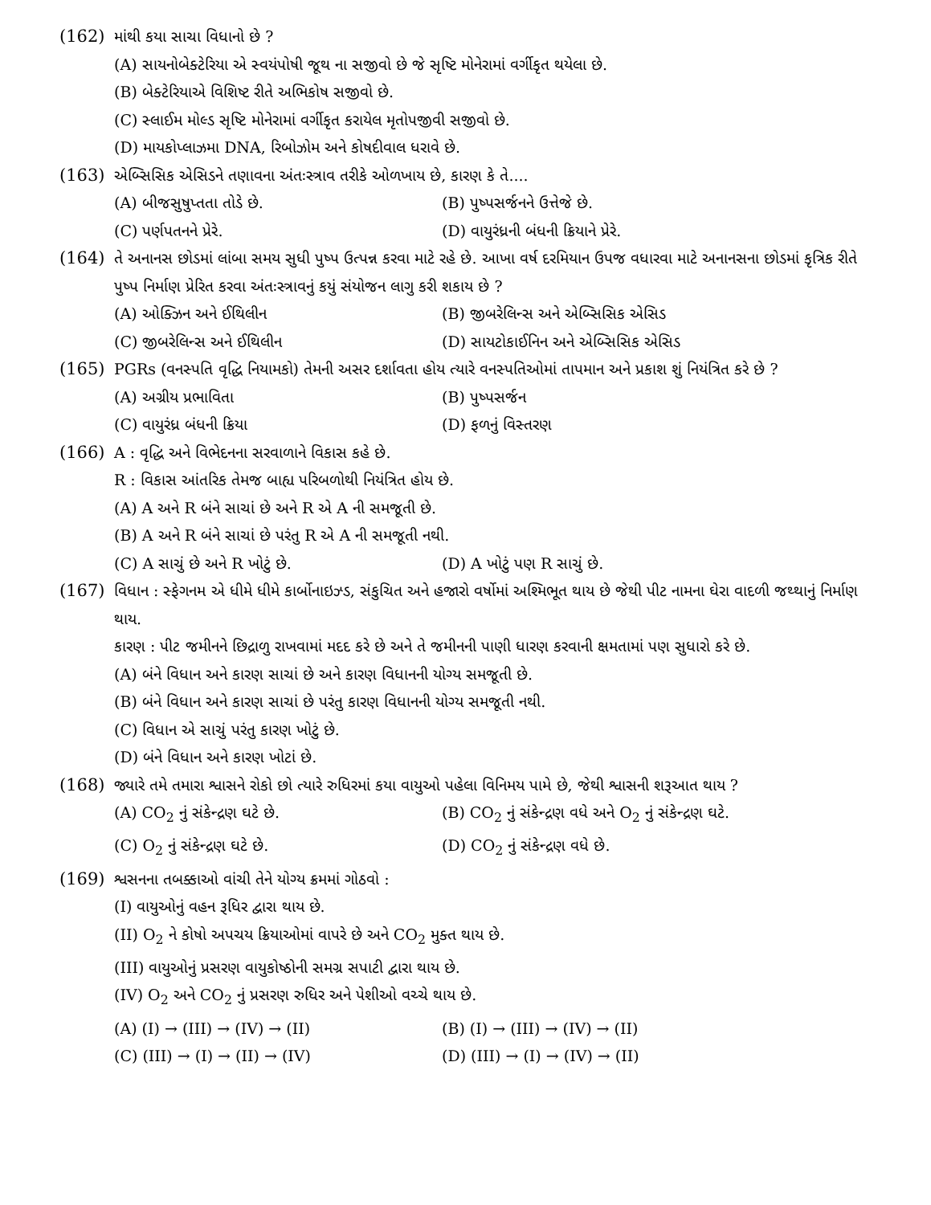(162) માંથી કયા સાચા વિધાનો છે ?
(A) સાયનોબેક્ટેરિયા એ સ્વયંપોષી જૂથ ના સજીવો છે જે સૃષ્ટિ મોનેરામાં વર્ગીકૃત થયેલા છે.
(B) બેક્ટેરિયાએ વિશિષ્ટ રીતે અભિકોષ સજીવો છે.
(C) સ્લાઈમ મોલ્ડ સૃષ્ટિ મોનેરામાં વર્ગીકૃત કરાયેલ મૃતોપજીવી સજીવો છે.
(D) માયકોપ્લાઝમા DNA, રિબોઝોમ અને કોષદીવાલ ધરાવે છે.
(163) એબ્સિસિક એસિડને તણાવના અંતઃસ્ત્રાવ તરીકે ઓળખાય છે, કારણ કે તે....
(A) બીજસુષુપ્તતા તોડે છે. (B) પુષ્પસર્જનને ઉત્તેજે છે.
(C) પર્ણપતનને પ્રેરે. (D) વાયુરંધ્રની બંધની ક્રિયાને પ્રેરે.
(164) તે અનાનસ છોડમાં લાંબા સમય સુધી પુષ્પ ઉત્પન્ન કરવા માટે રહે છે. આખા વર્ષ દરમિયાન ઉપજ વધારવા માટે અનાનસના છોડમાં કૃત્રિક રીતે પુષ્પ નિર્માણ પ્રેરિત કરવા અંતઃસ્ત્રાવનું કયું સંયોજન લાગુ કરી શકાય છે ?
(A) ઓક્ઝિન અને ઈથિલીન (B) જીબરેલિન્સ અને એબ્સિસિક એસિડ
(C) જીબરેલિન્સ અને ઈથિલીન (D) સાયટોકાઈનિન અને એબ્સિસિક એસિડ
(165) PGRs (વનસ્પતિ વૃદ્ધિ નિયામકો) તેમની અસર દર્શાવતા હોય ત્યારે વનસ્પતિઓમાં તાપમાન અને પ્રકાશ શું નિયંત્રિત કરે છે ?
(A) અગ્રીય પ્રભાવિતા (B) પુષ્પસર્જન
(C) વાયુરંધ્ર બંધની ક્રિયા (D) ફળનું વિસ્તરણ
(166) A : વૃદ્ધિ અને વિભેદનના સરવાળાને વિકાસ કહે છે.
R : વિકાસ આંતરિક તેમજ બાહ્ય પરિબળોથી નિયંત્રિત હોય છે.
(A) A અને R બંને સાચાં છે અને R એ A ની સમજૂતી છે.
(B) A અને R બંને સાચાં છે પરંતુ R એ A ની સમજૂતી નથી.
(C) A સાચું છે અને R ખોટું છે. (D) A ખોટું પણ R સાચું છે.
(167) વિધાન : સ્ફેગનમ એ ધીમે ધીમે કાર્બોનાઇઝ્ડ, સંકુચિત અને હજારો વર્ષોમાં અશ્મિભૂત થાય છે જેથી પીટ નામના ઘેરા વાદળી જથ્થાનું નિર્માણ થાય.
કારણ : પીટ જમીનને છિદ્રાળુ રાખવામાં મદદ કરે છે અને તે જમીનની પાણી ધારણ કરવાની ક્ષમતામાં પણ સુધારો કરે છે.
(A) બંને વિધાન અને કારણ સાચાં છે અને કારણ વિધાનની યોગ્ય સમજૂતી છે.
(B) બંને વિધાન અને કારણ સાચાં છે પરંતુ કારણ વિધાનની યોગ્ય સમજૂતી નથી.
(C) વિધાન એ સાચું પરંતુ કારણ ખોટું છે.
(D) બંને વિધાન અને કારણ ખોટાં છે.
(168) જ્યારે તમે તમારા શ્વાસને રોકો છો ત્યારે રુધિરમાં કયા વાયુઓ પહેલા વિનિમય પામે છે, જેથી શ્વાસની શરૂઆત થાય ?
(A) CO<sub>2</sub> નું સંકેન્દ્રણ ઘટે છે. (B) CO<sub>2</sub> નું સંકેન્દ્રણ વધે અને O<sub>2</sub> નું સંકેન્દ્રણ ઘટે.
(C) O<sub>2</sub> નું સંકેન્દ્રણ ઘટે છે. (D) CO<sub>2</sub> નું સંકેન્દ્રણ વધે છે.
(169) શ્વસનના તબક્કાઓ વાંચી તેને યોગ્ય ક્રમમાં ગોઠવો :
(I) વાયુઓનું વહન રૂધિર દ્વારા થાય છે.
(II) O<sub>2</sub> ને કોષો અપચય ક્રિયાઓમાં વાપરે છે અને CO<sub>2</sub> મુક્ત થાય છે.
(III) વાયુઓનું પ્રસરણ વાયુકોષ્ઠોની સમગ્ર સપાટી દ્વારા થાય છે.
(IV) O<sub>2</sub> અને CO<sub>2</sub> નું પ્રસરણ રુધિર અને પેશીઓ વચ્ચે થાય છે.
(A) (I) → (III) → (IV) → (II) (B) (I) → (III) → (IV) → (II)
(C) (III) → (I) → (II) → (IV) (D) (III) → (I) → (IV) → (II)